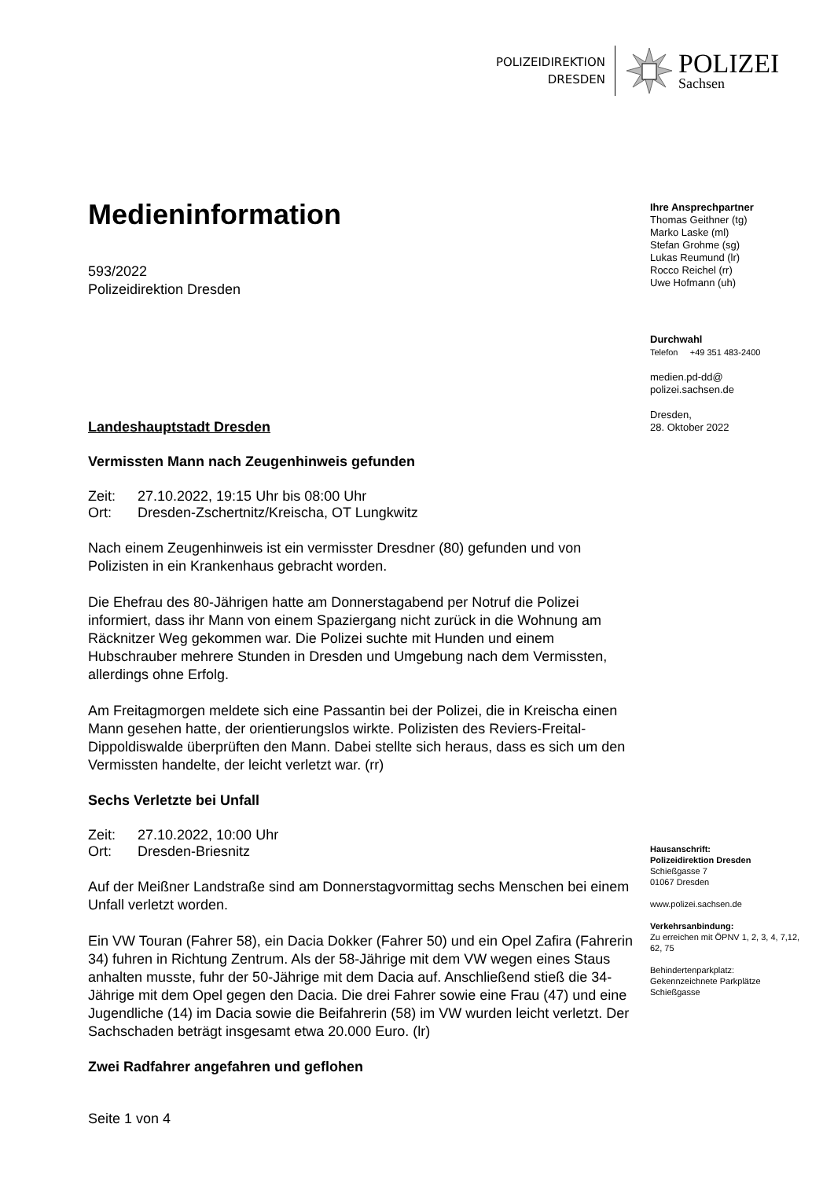POLIZEIDIREKTION
DRESDEN
POLIZEI
Sachsen
Medieninformation
593/2022
Polizeidirektion Dresden
Landeshauptstadt Dresden
Vermissten Mann nach Zeugenhinweis gefunden
| Zeit: | 27.10.2022, 19:15 Uhr bis 08:00 Uhr |
| Ort: | Dresden-Zschertnitz/Kreischa, OT Lungkwitz |
Nach einem Zeugenhinweis ist ein vermisster Dresdner (80) gefunden und von Polizisten in ein Krankenhaus gebracht worden.
Die Ehefrau des 80-Jährigen hatte am Donnerstagabend per Notruf die Polizei informiert, dass ihr Mann von einem Spaziergang nicht zurück in die Wohnung am Räcknitzer Weg gekommen war. Die Polizei suchte mit Hunden und einem Hubschrauber mehrere Stunden in Dresden und Umgebung nach dem Vermissten, allerdings ohne Erfolg.
Am Freitagmorgen meldete sich eine Passantin bei der Polizei, die in Kreischa einen Mann gesehen hatte, der orientierungslos wirkte. Polizisten des Reviers-Freital-Dippoldiswalde überprüften den Mann. Dabei stellte sich heraus, dass es sich um den Vermissten handelte, der leicht verletzt war. (rr)
Sechs Verletzte bei Unfall
| Zeit: | 27.10.2022, 10:00 Uhr |
| Ort: | Dresden-Briesnitz |
Auf der Meißner Landstraße sind am Donnerstagvormittag sechs Menschen bei einem Unfall verletzt worden.
Ein VW Touran (Fahrer 58), ein Dacia Dokker (Fahrer 50) und ein Opel Zafira (Fahrerin 34) fuhren in Richtung Zentrum. Als der 58-Jährige mit dem VW wegen eines Staus anhalten musste, fuhr der 50-Jährige mit dem Dacia auf. Anschließend stieß die 34-Jährige mit dem Opel gegen den Dacia. Die drei Fahrer sowie eine Frau (47) und eine Jugendliche (14) im Dacia sowie die Beifahrerin (58) im VW wurden leicht verletzt. Der Sachschaden beträgt insgesamt etwa 20.000 Euro. (lr)
Zwei Radfahrer angefahren und geflohen
Ihre Ansprechpartner
Thomas Geithner (tg)
Marko Laske (ml)
Stefan Grohme (sg)
Lukas Reumund (lr)
Rocco Reichel (rr)
Uwe Hofmann (uh)
Durchwahl
Telefon +49 351 483-2400
medien.pd-dd@
polizei.sachsen.de
Dresden,
28. Oktober 2022
Hausanschrift:
Polizeidirektion Dresden
Schießgasse 7
01067 Dresden
www.polizei.sachsen.de
Verkehrsanbindung:
Zu erreichen mit ÖPNV 1, 2, 3, 4, 7,12, 62, 75
Behindertenparkplatz:
Gekennzeichnete Parkplätze Schießgasse
Seite 1 von 4